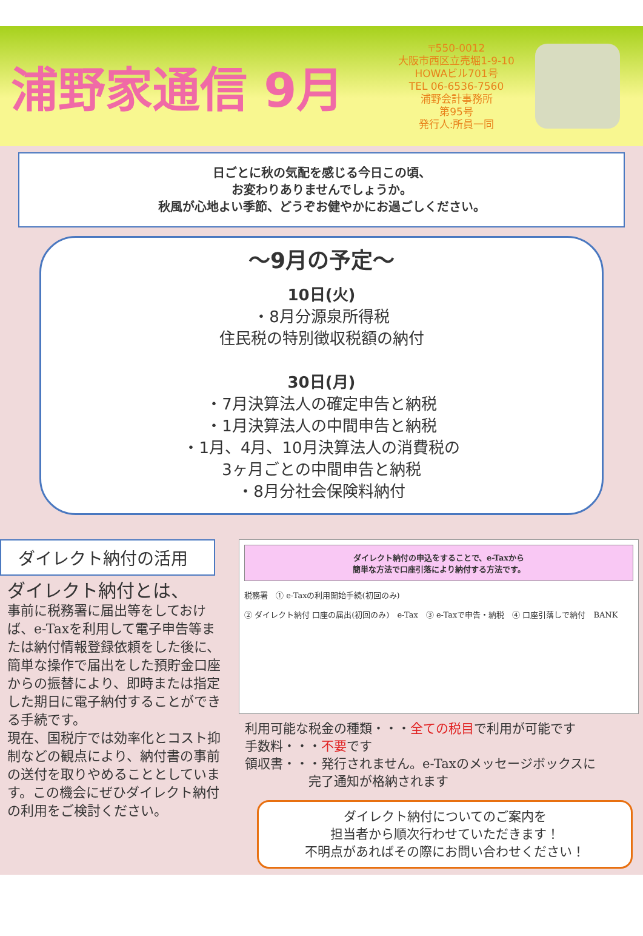浦野家通信 9月
〒550-0012
大阪市西区立売堀1-9-10
HOWAビル701号
TEL 06-6536-7560
浦野会計事務所
第95号
発行人:所員一同
日ごとに秋の気配を感じる今日この頃、
お変わりありませんでしょうか。
秋風が心地よい季節、どうぞお健やかにお過ごしください。
～9月の予定～
10日(火)
・8月分源泉所得税
住民税の特別徴収税額の納付
30日(月)
・7月決算法人の確定申告と納税
・1月決算法人の中間申告と納税
・1月、4月、10月決算法人の消費税の
3ヶ月ごとの中間申告と納税
・8月分社会保険料納付
ダイレクト納付の活用
ダイレクト納付とは、
事前に税務署に届出等をしておけば、e-Taxを利用して電子申告等または納付情報登録依頼をした後に、簡単な操作で届出をした預貯金口座からの振替により、即時または指定した期日に電子納付することができる手続です。
現在、国税庁では効率化とコスト抑制などの観点により、納付書の事前の送付を取りやめることとしています。この機会にぜひダイレクト納付の利用をご検討ください。
ダイレクト納付の申込をすることで、e-Taxから
簡単な方法で口座引落により納付する方法です。
税務署　① e-Taxの利用開始手続(初回のみ)
② ダイレクト納付 口座の届出(初回のみ)　e-Tax　③ e-Taxで申告・納税　④ 口座引落しで納付　BANK
利用可能な税金の種類・・・全ての税目で利用が可能です
手数料・・・不要です
領収書・・・発行されません。e-Taxのメッセージボックスに
　　　　　完了通知が格納されます
ダイレクト納付についてのご案内を
担当者から順次行わせていただきます！
不明点があればその際にお問い合わせください！